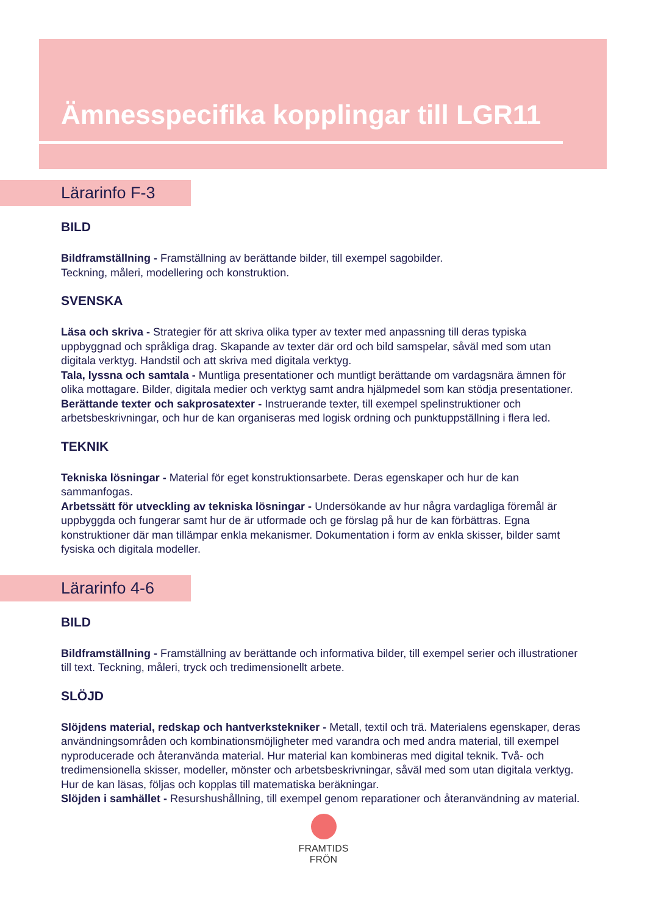Ämnesspecifika kopplingar till LGR11
Lärarinfo F-3
BILD
Bildframställning - Framställning av berättande bilder, till exempel sagobilder.
Teckning, måleri, modellering och konstruktion.
SVENSKA
Läsa och skriva - Strategier för att skriva olika typer av texter med anpassning till deras typiska uppbyggnad och språkliga drag. Skapande av texter där ord och bild samspelar, såväl med som utan digitala verktyg. Handstil och att skriva med digitala verktyg.
Tala, lyssna och samtala - Muntliga presentationer och muntligt berättande om vardagsnära ämnen för olika mottagare. Bilder, digitala medier och verktyg samt andra hjälpmedel som kan stödja presentationer.
Berättande texter och sakprosatexter - Instruerande texter, till exempel spelinstruktioner och arbetsbeskrivningar, och hur de kan organiseras med logisk ordning och punktuppställning i flera led.
TEKNIK
Tekniska lösningar - Material för eget konstruktionsarbete. Deras egenskaper och hur de kan sammanfogas.
Arbetssätt för utveckling av tekniska lösningar - Undersökande av hur några vardagliga föremål är uppbyggda och fungerar samt hur de är utformade och ge förslag på hur de kan förbättras. Egna konstruktioner där man tillämpar enkla mekanismer. Dokumentation i form av enkla skisser, bilder samt fysiska och digitala modeller.
Lärarinfo 4-6
BILD
Bildframställning - Framställning av berättande och informativa bilder, till exempel serier och illustrationer till text. Teckning, måleri, tryck och tredimensionellt arbete.
SLÖJD
Slöjdens material, redskap och hantverkstekniker - Metall, textil och trä. Materialens egenskaper, deras användningsområden och kombinationsmöjligheter med varandra och med andra material, till exempel nyproducerade och återanvända material. Hur material kan kombineras med digital teknik. Två- och tredimensionella skisser, modeller, mönster och arbetsbeskrivningar, såväl med som utan digitala verktyg. Hur de kan läsas, följas och kopplas till matematiska beräkningar.
Slöjden i samhället - Resurshushållning, till exempel genom reparationer och återanvändning av material.
FRAMTIDS
FRÖN